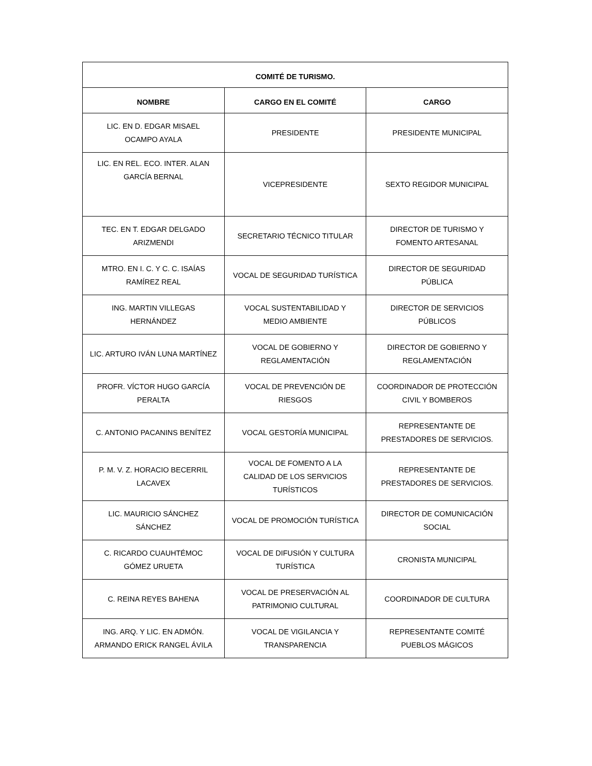| COMITÉ DE TURISMO. | | |
| --- | --- | --- |
| NOMBRE | CARGO EN EL COMITÉ | CARGO |
| LIC. EN D. EDGAR MISAEL OCAMPO AYALA | PRESIDENTE | PRESIDENTE MUNICIPAL |
| LIC. EN REL. ECO. INTER. ALAN GARCÍA BERNAL | VICEPRESIDENTE | SEXTO REGIDOR MUNICIPAL |
| TEC. EN T. EDGAR DELGADO ARIZMENDI | SECRETARIO TÉCNICO TITULAR | DIRECTOR DE TURISMO Y FOMENTO ARTESANAL |
| MTRO. EN I. C. Y C. C. ISAÍAS RAMÍREZ REAL | VOCAL DE SEGURIDAD TURÍSTICA | DIRECTOR DE SEGURIDAD PÚBLICA |
| ING. MARTIN VILLEGAS HERNÁNDEZ | VOCAL SUSTENTABILIDAD Y MEDIO AMBIENTE | DIRECTOR DE SERVICIOS PÚBLICOS |
| LIC. ARTURO IVÁN LUNA MARTÍNEZ | VOCAL DE GOBIERNO Y REGLAMENTACIÓN | DIRECTOR DE GOBIERNO Y REGLAMENTACIÓN |
| PROFR. VÍCTOR HUGO GARCÍA PERALTA | VOCAL DE PREVENCIÓN DE RIESGOS | COORDINADOR DE PROTECCIÓN CIVIL Y BOMBEROS |
| C. ANTONIO PACANINS BENÍTEZ | VOCAL GESTORÍA MUNICIPAL | REPRESENTANTE DE PRESTADORES DE SERVICIOS. |
| P. M. V. Z. HORACIO BECERRIL LACAVEX | VOCAL DE FOMENTO A LA CALIDAD DE LOS SERVICIOS TURÍSTICOS | REPRESENTANTE DE PRESTADORES DE SERVICIOS. |
| LIC. MAURICIO SÁNCHEZ SÁNCHEZ | VOCAL DE PROMOCIÓN TURÍSTICA | DIRECTOR DE COMUNICACIÓN SOCIAL |
| C. RICARDO CUAUHTÉMOC GÓMEZ URUETA | VOCAL DE DIFUSIÓN Y CULTURA TURÍSTICA | CRONISTA MUNICIPAL |
| C. REINA REYES BAHENA | VOCAL DE PRESERVACIÓN AL PATRIMONIO CULTURAL | COORDINADOR DE CULTURA |
| ING. ARQ. Y LIC. EN ADMÓN. ARMANDO ERICK RANGEL ÁVILA | VOCAL DE VIGILANCIA Y TRANSPARENCIA | REPRESENTANTE COMITÉ PUEBLOS MÁGICOS |